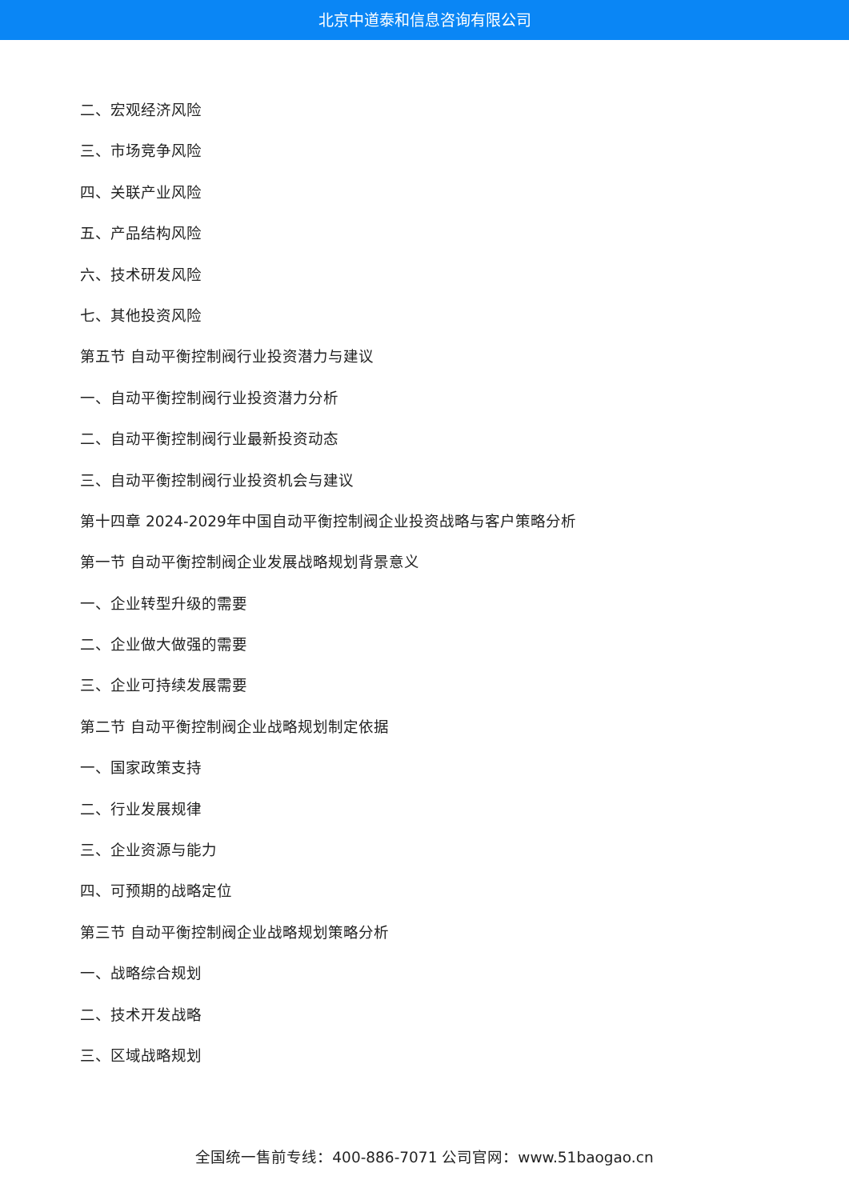北京中道泰和信息咨询有限公司
二、宏观经济风险
三、市场竞争风险
四、关联产业风险
五、产品结构风险
六、技术研发风险
七、其他投资风险
第五节 自动平衡控制阀行业投资潜力与建议
一、自动平衡控制阀行业投资潜力分析
二、自动平衡控制阀行业最新投资动态
三、自动平衡控制阀行业投资机会与建议
第十四章 2024-2029年中国自动平衡控制阀企业投资战略与客户策略分析
第一节 自动平衡控制阀企业发展战略规划背景意义
一、企业转型升级的需要
二、企业做大做强的需要
三、企业可持续发展需要
第二节 自动平衡控制阀企业战略规划制定依据
一、国家政策支持
二、行业发展规律
三、企业资源与能力
四、可预期的战略定位
第三节 自动平衡控制阀企业战略规划策略分析
一、战略综合规划
二、技术开发战略
三、区域战略规划
全国统一售前专线：400-886-7071 公司官网：www.51baogao.cn